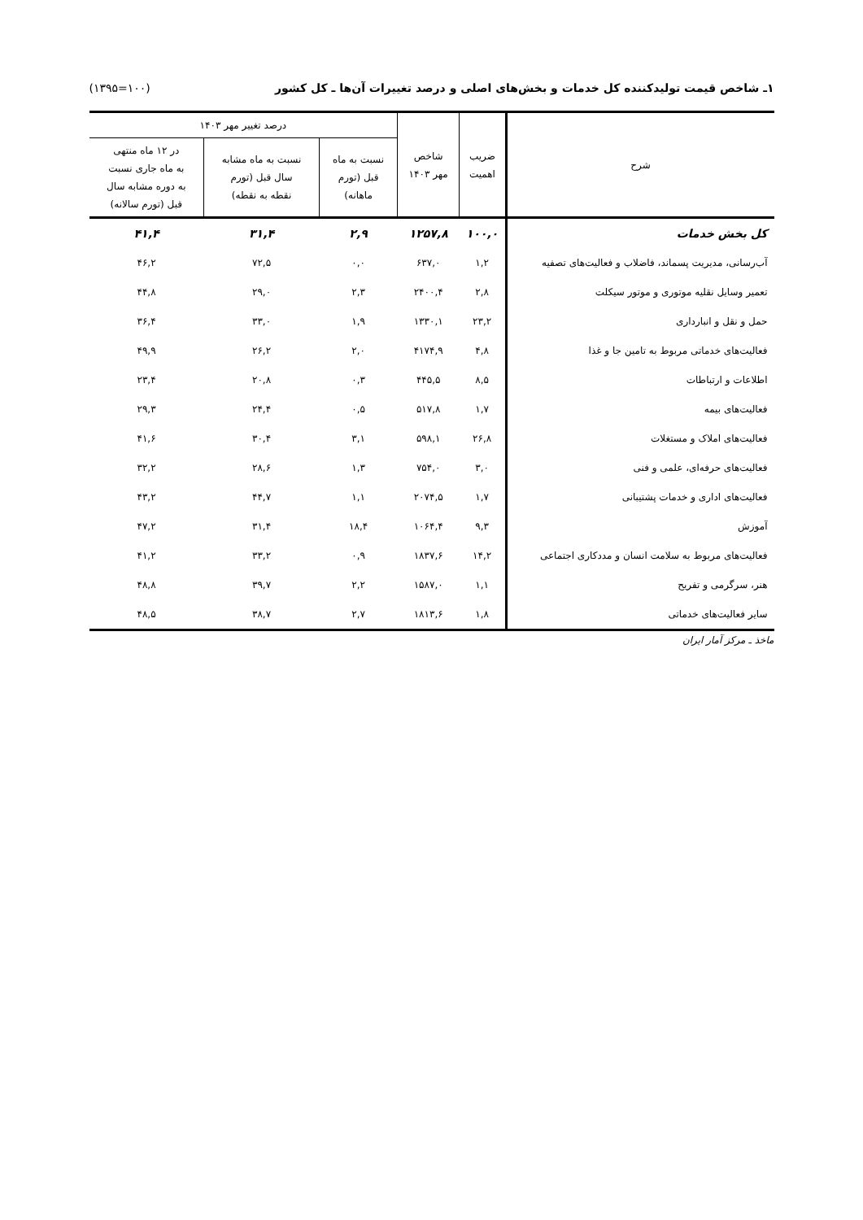۱ـ شاخص قیمت تولیدکننده کل خدمات و بخش‌های اصلی و درصد تغییرات آن‌ها ـ کل کشور (۱۰۰=۱۳۹۵)
| شرح | ضریب اهمیت | شاخص مهر ۱۴۰۳ | درصد تغییر مهر ۱۴۰۳ | | |
| --- | --- | --- | --- | --- | --- |
| | | | نسبت به ماه قبل (تورم ماهانه) | نسبت به ماه مشابه سال قبل (تورم نقطه به نقطه) | در ۱۲ ماه منتهی به ماه جاری نسبت به دوره مشابه سال قبل (تورم سالانه) |
| کل بخش خدمات | ۱۰۰,۰ | ۱۲۵۷,۸ | ۲,۹ | ۳۱,۴ | ۴۱,۴ |
| آب‌رسانی، مدیریت پسماند، فاضلاب و فعالیت‌های تصفیه | ۱,۲ | ۶۳۷,۰ | ۰,۰ | ۷۲,۵ | ۴۶,۲ |
| تعمیر وسایل نقلیه موتوری و موتور سیکلت | ۲,۸ | ۲۴۰۰,۴ | ۲,۳ | ۲۹,۰ | ۴۴,۸ |
| حمل و نقل و انبارداری | ۲۳,۲ | ۱۳۳۰,۱ | ۱,۹ | ۳۳,۰ | ۳۶,۴ |
| فعالیت‌های خدماتی مربوط به تامین جا و غذا | ۴,۸ | ۴۱۷۴,۹ | ۲,۰ | ۲۶,۲ | ۴۹,۹ |
| اطلاعات و ارتباطات | ۸,۵ | ۴۴۵,۵ | ۰,۳ | ۲۰,۸ | ۲۳,۴ |
| فعالیت‌های بیمه | ۱,۷ | ۵۱۷,۸ | ۰,۵ | ۲۴,۴ | ۲۹,۳ |
| فعالیت‌های املاک و مستغلات | ۲۶,۸ | ۵۹۸,۱ | ۳,۱ | ۳۰,۴ | ۴۱,۶ |
| فعالیت‌های حرفه‌ای، علمی و فنی | ۳,۰ | ۷۵۴,۰ | ۱,۳ | ۲۸,۶ | ۳۲,۲ |
| فعالیت‌های اداری و خدمات پشتیبانی | ۱,۷ | ۲۰۷۴,۵ | ۱,۱ | ۴۴,۷ | ۴۳,۲ |
| آموزش | ۹,۳ | ۱۰۶۴,۴ | ۱۸,۴ | ۳۱,۴ | ۴۷,۲ |
| فعالیت‌های مربوط به سلامت انسان و مددکاری اجتماعی | ۱۴,۲ | ۱۸۳۷,۶ | ۰,۹ | ۳۳,۲ | ۴۱,۲ |
| هنر، سرگرمی و تفریح | ۱,۱ | ۱۵۸۷,۰ | ۲,۲ | ۳۹,۷ | ۴۸,۸ |
| سایر فعالیت‌های خدماتی | ۱,۸ | ۱۸۱۳,۶ | ۲,۷ | ۳۸,۷ | ۴۸,۵ |
ماخذ ـ مرکز آمار ایران